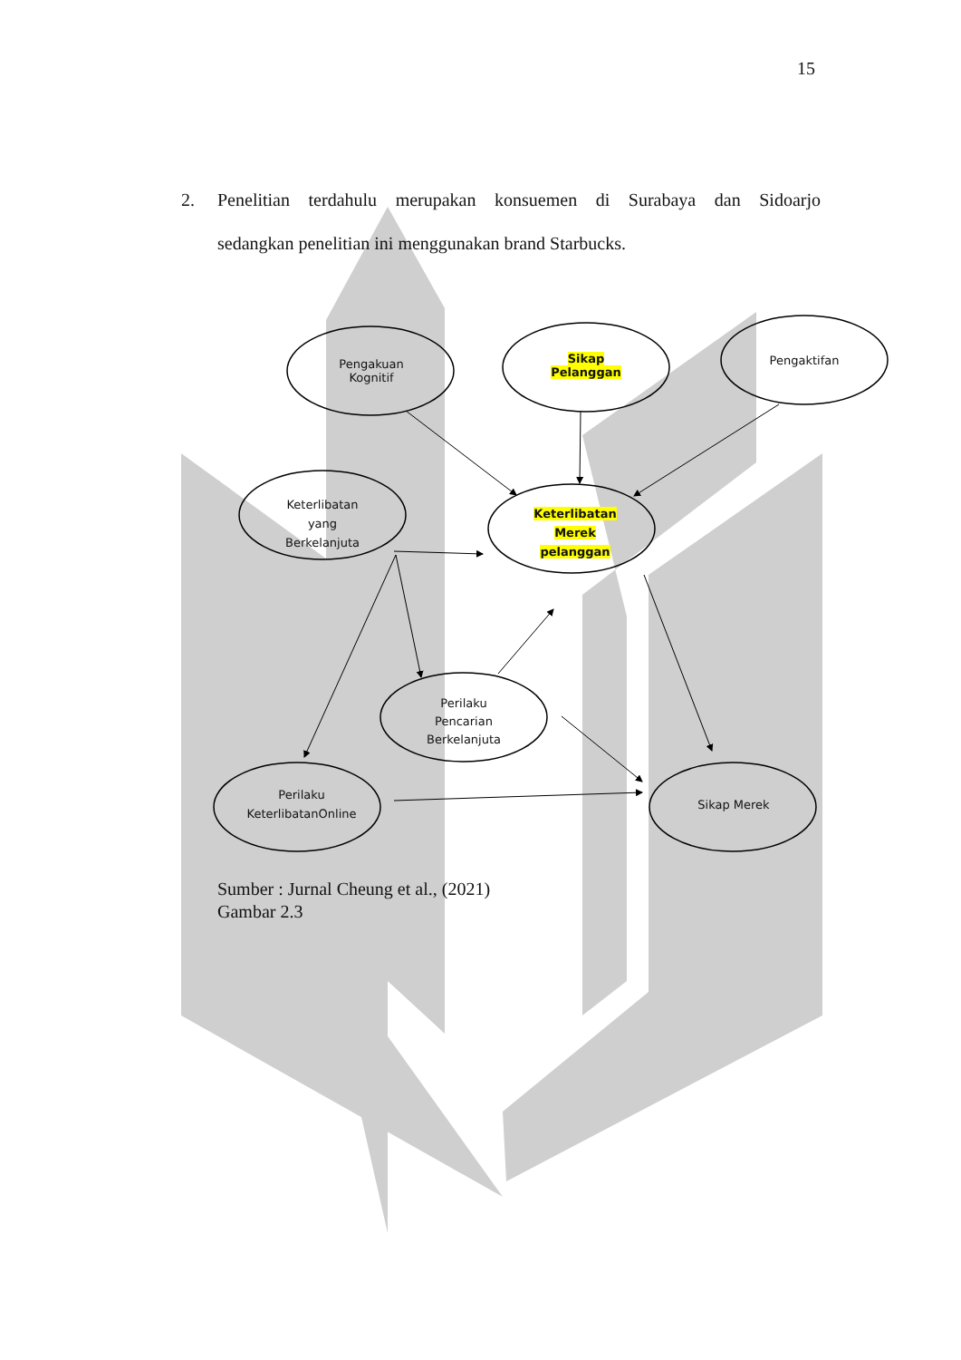15
2. Penelitian terdahulu merupakan konsuemen di Surabaya dan Sidoarjo
sedangkan penelitian ini menggunakan brand Starbucks.
Pengakuan
Kognitif
Sikap
Pelanggan
Pengaktifan
Keterlibatan
yang
Berkelanjuta
Keterlibatan
Merek
pelanggan
Perilaku
Pencarian
Berkelanjuta
Perilaku
KeterlibatanOnline
Sikap Merek
Sumber : Jurnal Cheung et al., (2021)
Gambar 2.3